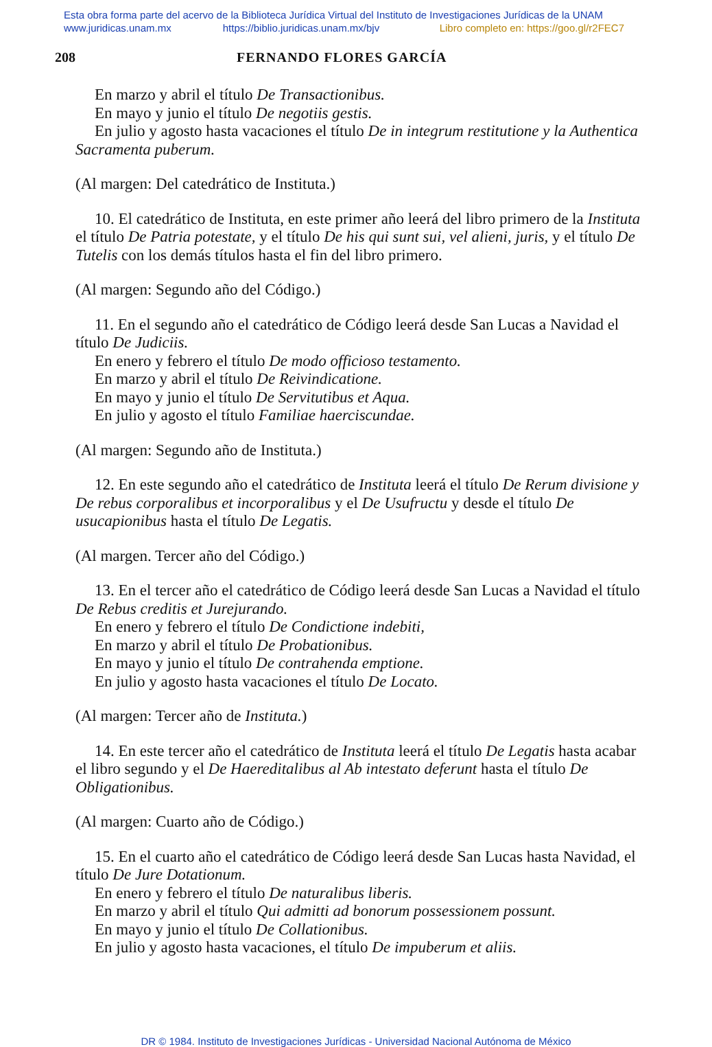Esta obra forma parte del acervo de la Biblioteca Jurídica Virtual del Instituto de Investigaciones Jurídicas de la UNAM
www.juridicas.unam.mx https://biblio.juridicas.unam.mx/bjv Libro completo en: https://goo.gl/r2FEC7
208 FERNANDO FLORES GARCÍA
En marzo y abril el título De Transactionibus.
En mayo y junio el título De negotiis gestis.
En julio y agosto hasta vacaciones el título De in integrum restitutione y la Authentica Sacramenta puberum.
(Al margen: Del catedrático de Instituta.)
10. El catedrático de Instituta, en este primer año leerá del libro primero de la Instituta el título De Patria potestate, y el título De his qui sunt sui, vel alieni, juris, y el título De Tutelis con los demás títulos hasta el fin del libro primero.
(Al margen: Segundo año del Código.)
11. En el segundo año el catedrático de Código leerá desde San Lucas a Navidad el título De Judiciis.
En enero y febrero el título De modo officioso testamento.
En marzo y abril el título De Reivindicatione.
En mayo y junio el título De Servitutibus et Aqua.
En julio y agosto el título Familiae haerciscundae.
(Al margen: Segundo año de Instituta.)
12. En este segundo año el catedrático de Instituta leerá el título De Rerum divisione y De rebus corporalibus et incorporalibus y el De Usufructu y desde el título De usucapionibus hasta el título De Legatis.
(Al margen. Tercer año del Código.)
13. En el tercer año el catedrático de Código leerá desde San Lucas a Navidad el título De Rebus creditis et Jurejurando.
En enero y febrero el título De Condictione indebiti,
En marzo y abril el título De Probationibus.
En mayo y junio el título De contrahenda emptione.
En julio y agosto hasta vacaciones el título De Locato.
(Al margen: Tercer año de Instituta.)
14. En este tercer año el catedrático de Instituta leerá el título De Legatis hasta acabar el libro segundo y el De Haereditalibus al Ab intestato deferunt hasta el título De Obligationibus.
(Al margen: Cuarto año de Código.)
15. En el cuarto año el catedrático de Código leerá desde San Lucas hasta Navidad, el título De Jure Dotationum.
En enero y febrero el título De naturalibus liberis.
En marzo y abril el título Qui admitti ad bonorum possessionem possunt.
En mayo y junio el título De Collationibus.
En julio y agosto hasta vacaciones, el título De impuberum et aliis.
DR © 1984. Instituto de Investigaciones Jurídicas - Universidad Nacional Autónoma de México